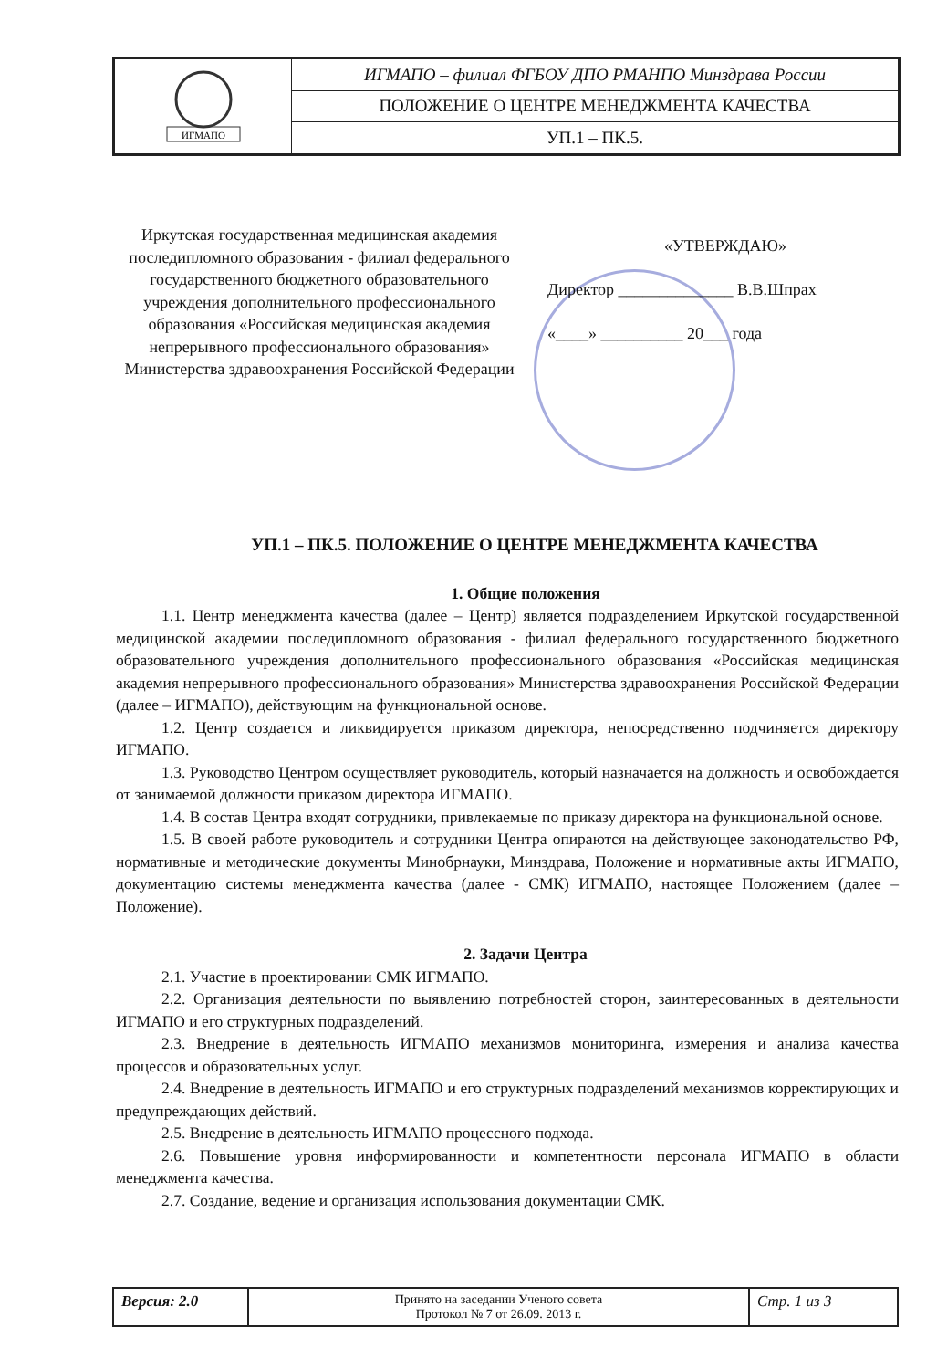| ИГМАПО | ИГМАПО – филиал ФГБОУ ДПО РМАНПО Минздрава России |
| | ПОЛОЖЕНИЕ О ЦЕНТРЕ МЕНЕДЖМЕНТА КАЧЕСТВА |
| | УП.1 – ПК.5. |
Иркутская государственная медицинская академия последипломного образования - филиал федерального государственного бюджетного образовательного учреждения дополнительного профессионального образования «Российская медицинская академия непрерывного профессионального образования» Министерства здравоохранения Российской Федерации
«УТВЕРЖДАЮ»
Директор ______________ В.В.Шпрах
«____» __________ 20___ года
УП.1 – ПК.5. ПОЛОЖЕНИЕ О ЦЕНТРЕ МЕНЕДЖМЕНТА КАЧЕСТВА
1. Общие положения
1.1. Центр менеджмента качества (далее – Центр) является подразделением Иркутской государственной медицинской академии последипломного образования - филиал федерального государственного бюджетного образовательного учреждения дополнительного профессионального образования «Российская медицинская академия непрерывного профессионального образования» Министерства здравоохранения Российской Федерации (далее – ИГМАПО), действующим на функциональной основе.
1.2. Центр создается и ликвидируется приказом директора, непосредственно подчиняется директору ИГМАПО.
1.3. Руководство Центром осуществляет руководитель, который назначается на должность и освобождается от занимаемой должности приказом директора ИГМАПО.
1.4. В состав Центра входят сотрудники, привлекаемые по приказу директора на функциональной основе.
1.5. В своей работе руководитель и сотрудники Центра опираются на действующее законодательство РФ, нормативные и методические документы Минобрнауки, Минздрава, Положение и нормативные акты ИГМАПО, документацию системы менеджмента качества (далее - СМК) ИГМАПО, настоящее Положением (далее – Положение).
2. Задачи Центра
2.1. Участие в проектировании СМК ИГМАПО.
2.2. Организация деятельности по выявлению потребностей сторон, заинтересованных в деятельности ИГМАПО и его структурных подразделений.
2.3. Внедрение в деятельность ИГМАПО механизмов мониторинга, измерения и анализа качества процессов и образовательных услуг.
2.4. Внедрение в деятельность ИГМАПО и его структурных подразделений механизмов корректирующих и предупреждающих действий.
2.5. Внедрение в деятельность ИГМАПО процессного подхода.
2.6. Повышение уровня информированности и компетентности персонала ИГМАПО в области менеджмента качества.
2.7. Создание, ведение и организация использования документации СМК.
| Версия: 2.0 | Принято на заседании Ученого совета Протокол № 7 от 26.09. 2013 г. | Стр. 1 из 3 |